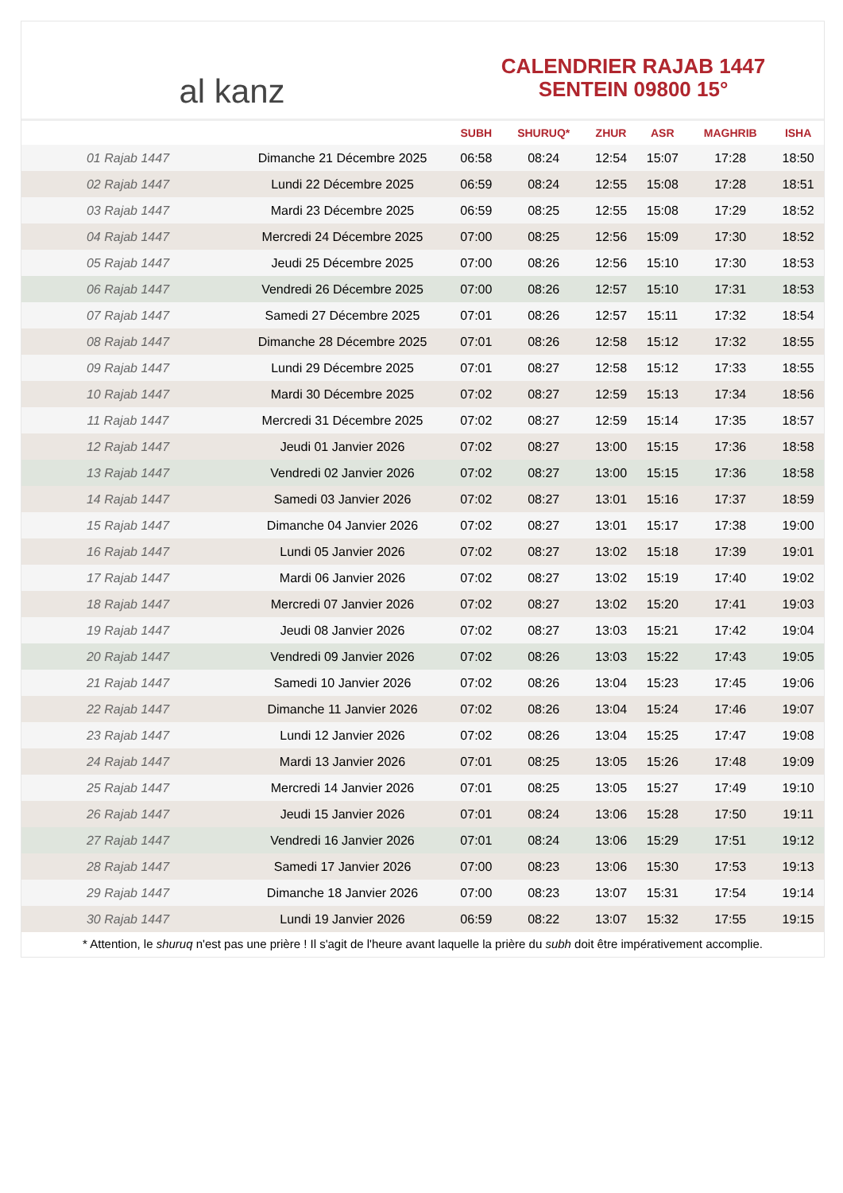al kanz
CALENDRIER RAJAB 1447
SENTEIN 09800 15°
| | | SUBH | SHURUQ* | ZHUR | ASR | MAGHRIB | ISHA |
| --- | --- | --- | --- | --- | --- | --- | --- |
| 01 Rajab 1447 | Dimanche 21 Décembre 2025 | 06:58 | 08:24 | 12:54 | 15:07 | 17:28 | 18:50 |
| 02 Rajab 1447 | Lundi 22 Décembre 2025 | 06:59 | 08:24 | 12:55 | 15:08 | 17:28 | 18:51 |
| 03 Rajab 1447 | Mardi 23 Décembre 2025 | 06:59 | 08:25 | 12:55 | 15:08 | 17:29 | 18:52 |
| 04 Rajab 1447 | Mercredi 24 Décembre 2025 | 07:00 | 08:25 | 12:56 | 15:09 | 17:30 | 18:52 |
| 05 Rajab 1447 | Jeudi 25 Décembre 2025 | 07:00 | 08:26 | 12:56 | 15:10 | 17:30 | 18:53 |
| 06 Rajab 1447 | Vendredi 26 Décembre 2025 | 07:00 | 08:26 | 12:57 | 15:10 | 17:31 | 18:53 |
| 07 Rajab 1447 | Samedi 27 Décembre 2025 | 07:01 | 08:26 | 12:57 | 15:11 | 17:32 | 18:54 |
| 08 Rajab 1447 | Dimanche 28 Décembre 2025 | 07:01 | 08:26 | 12:58 | 15:12 | 17:32 | 18:55 |
| 09 Rajab 1447 | Lundi 29 Décembre 2025 | 07:01 | 08:27 | 12:58 | 15:12 | 17:33 | 18:55 |
| 10 Rajab 1447 | Mardi 30 Décembre 2025 | 07:02 | 08:27 | 12:59 | 15:13 | 17:34 | 18:56 |
| 11 Rajab 1447 | Mercredi 31 Décembre 2025 | 07:02 | 08:27 | 12:59 | 15:14 | 17:35 | 18:57 |
| 12 Rajab 1447 | Jeudi 01 Janvier 2026 | 07:02 | 08:27 | 13:00 | 15:15 | 17:36 | 18:58 |
| 13 Rajab 1447 | Vendredi 02 Janvier 2026 | 07:02 | 08:27 | 13:00 | 15:15 | 17:36 | 18:58 |
| 14 Rajab 1447 | Samedi 03 Janvier 2026 | 07:02 | 08:27 | 13:01 | 15:16 | 17:37 | 18:59 |
| 15 Rajab 1447 | Dimanche 04 Janvier 2026 | 07:02 | 08:27 | 13:01 | 15:17 | 17:38 | 19:00 |
| 16 Rajab 1447 | Lundi 05 Janvier 2026 | 07:02 | 08:27 | 13:02 | 15:18 | 17:39 | 19:01 |
| 17 Rajab 1447 | Mardi 06 Janvier 2026 | 07:02 | 08:27 | 13:02 | 15:19 | 17:40 | 19:02 |
| 18 Rajab 1447 | Mercredi 07 Janvier 2026 | 07:02 | 08:27 | 13:02 | 15:20 | 17:41 | 19:03 |
| 19 Rajab 1447 | Jeudi 08 Janvier 2026 | 07:02 | 08:27 | 13:03 | 15:21 | 17:42 | 19:04 |
| 20 Rajab 1447 | Vendredi 09 Janvier 2026 | 07:02 | 08:26 | 13:03 | 15:22 | 17:43 | 19:05 |
| 21 Rajab 1447 | Samedi 10 Janvier 2026 | 07:02 | 08:26 | 13:04 | 15:23 | 17:45 | 19:06 |
| 22 Rajab 1447 | Dimanche 11 Janvier 2026 | 07:02 | 08:26 | 13:04 | 15:24 | 17:46 | 19:07 |
| 23 Rajab 1447 | Lundi 12 Janvier 2026 | 07:02 | 08:26 | 13:04 | 15:25 | 17:47 | 19:08 |
| 24 Rajab 1447 | Mardi 13 Janvier 2026 | 07:01 | 08:25 | 13:05 | 15:26 | 17:48 | 19:09 |
| 25 Rajab 1447 | Mercredi 14 Janvier 2026 | 07:01 | 08:25 | 13:05 | 15:27 | 17:49 | 19:10 |
| 26 Rajab 1447 | Jeudi 15 Janvier 2026 | 07:01 | 08:24 | 13:06 | 15:28 | 17:50 | 19:11 |
| 27 Rajab 1447 | Vendredi 16 Janvier 2026 | 07:01 | 08:24 | 13:06 | 15:29 | 17:51 | 19:12 |
| 28 Rajab 1447 | Samedi 17 Janvier 2026 | 07:00 | 08:23 | 13:06 | 15:30 | 17:53 | 19:13 |
| 29 Rajab 1447 | Dimanche 18 Janvier 2026 | 07:00 | 08:23 | 13:07 | 15:31 | 17:54 | 19:14 |
| 30 Rajab 1447 | Lundi 19 Janvier 2026 | 06:59 | 08:22 | 13:07 | 15:32 | 17:55 | 19:15 |
* Attention, le shuruq n'est pas une prière ! Il s'agit de l'heure avant laquelle la prière du subh doit être impérativement accomplie.